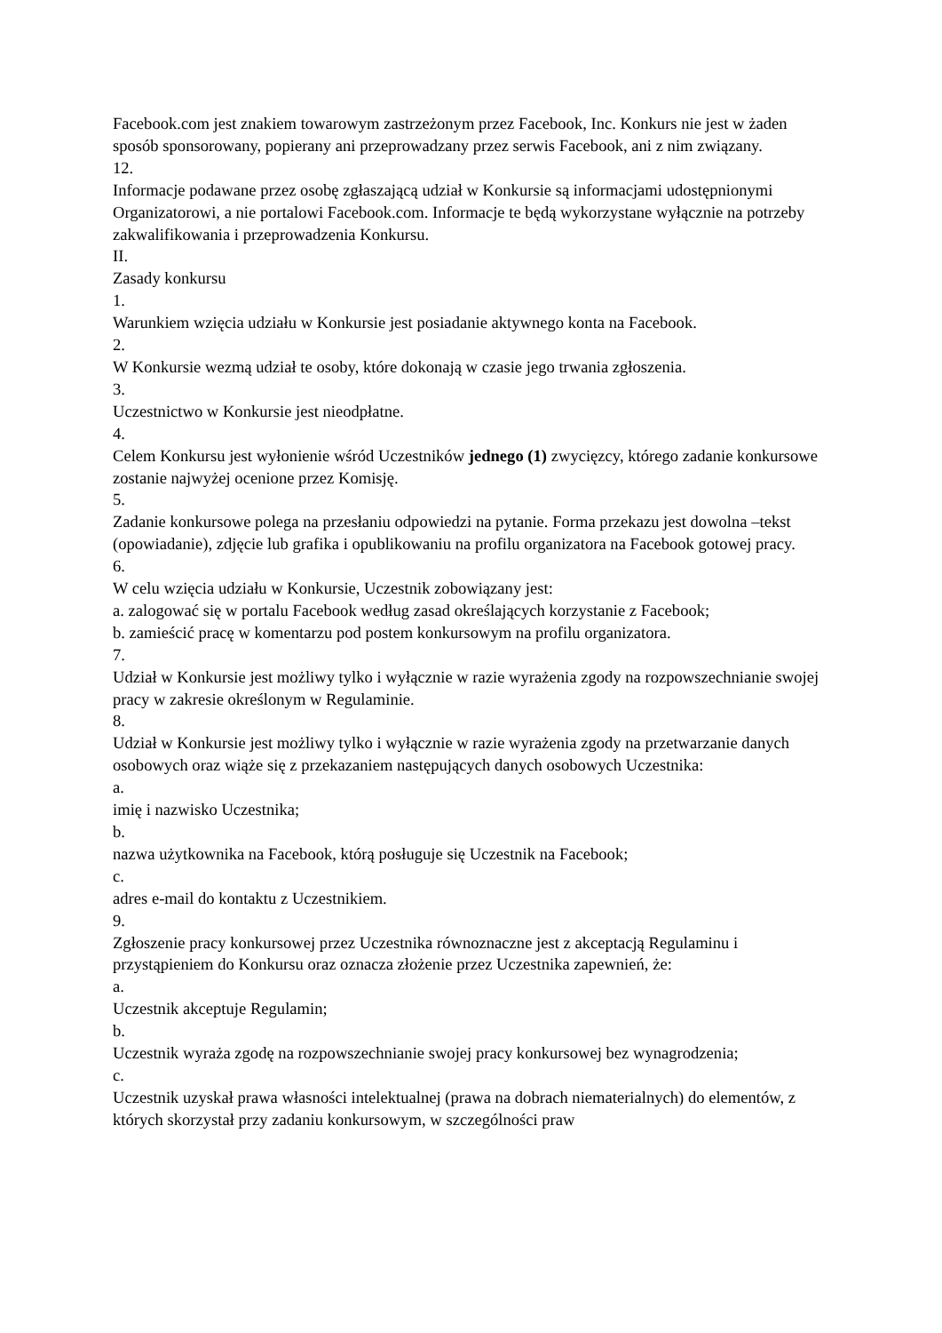Facebook.com jest znakiem towarowym zastrzeżonym przez Facebook, Inc. Konkurs nie jest w żaden sposób sponsorowany, popierany ani przeprowadzany przez serwis Facebook, ani z nim związany.
12.
Informacje podawane przez osobę zgłaszającą udział w Konkursie są informacjami udostępnionymi Organizatorowi, a nie portalowi Facebook.com. Informacje te będą wykorzystane wyłącznie na potrzeby zakwalifikowania i przeprowadzenia Konkursu.
II.
Zasady konkursu
1.
Warunkiem wzięcia udziału w Konkursie jest posiadanie aktywnego konta na Facebook.
2.
W Konkursie wezmą udział te osoby, które dokonają w czasie jego trwania zgłoszenia.
3.
Uczestnictwo w Konkursie jest nieodpłatne.
4.
Celem Konkursu jest wyłonienie wśród Uczestników jednego (1) zwycięzcy, którego zadanie konkursowe zostanie najwyżej ocenione przez Komisję.
5.
Zadanie konkursowe polega na przesłaniu odpowiedzi na pytanie. Forma przekazu jest dowolna –tekst (opowiadanie), zdjęcie lub grafika i opublikowaniu na profilu organizatora na Facebook gotowej pracy.
6.
W celu wzięcia udziału w Konkursie, Uczestnik zobowiązany jest:
a. zalogować się w portalu Facebook według zasad określających korzystanie z Facebook;
b. zamieścić pracę w komentarzu pod postem konkursowym na profilu organizatora.
7.
Udział w Konkursie jest możliwy tylko i wyłącznie w razie wyrażenia zgody na rozpowszechnianie swojej pracy w zakresie określonym w Regulaminie.
8.
Udział w Konkursie jest możliwy tylko i wyłącznie w razie wyrażenia zgody na przetwarzanie danych osobowych oraz wiąże się z przekazaniem następujących danych osobowych Uczestnika:
a.
imię i nazwisko Uczestnika;
b.
nazwa użytkownika na Facebook, którą posługuje się Uczestnik na Facebook;
c.
adres e-mail do kontaktu z Uczestnikiem.
9.
Zgłoszenie pracy konkursowej przez Uczestnika równoznaczne jest z akceptacją Regulaminu i przystąpieniem do Konkursu oraz oznacza złożenie przez Uczestnika zapewnień, że:
a.
Uczestnik akceptuje Regulamin;
b.
Uczestnik wyraża zgodę na rozpowszechnianie swojej pracy konkursowej bez wynagrodzenia;
c.
Uczestnik uzyskał prawa własności intelektualnej (prawa na dobrach niematerialnych) do elementów, z których skorzystał przy zadaniu konkursowym, w szczególności praw